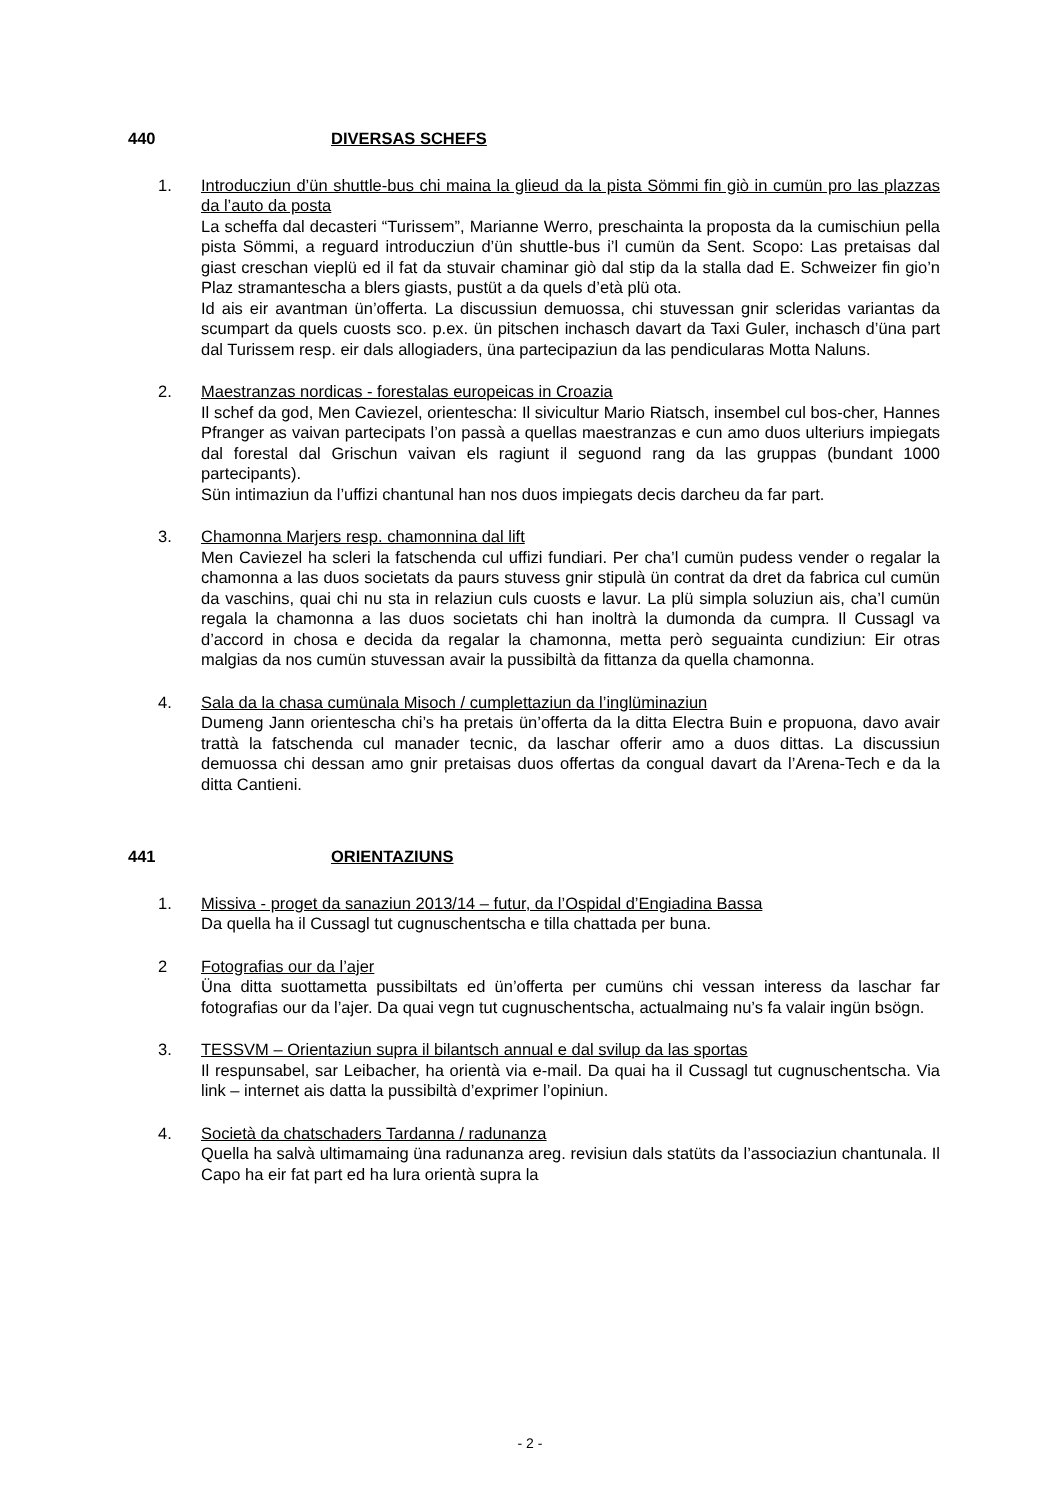440 DIVERSAS SCHEFS
1. Introducziun d’ün shuttle-bus chi maina la glieud da la pista Sömmi fin giò in cumün pro las plazzas da l’auto da posta
La scheffa dal decasteri “Turissem”, Marianne Werro, preschainta la proposta da la cumischiun pella pista Sömmi, a reguard introducziun d’ün shuttle-bus i’l cumün da Sent. Scopo: Las pretaisas dal giast creschan vieplü ed il fat da stuvair chaminar giò dal stip da la stalla dad E. Schweizer fin gio’n Plaz stramantescha a blers giasts, pustüt a da quels d’età plü ota.
Id ais eir avantman ün’offerta. La discussiun demuossa, chi stuvessan gnir scleridas variantas da scumpart da quels cuosts sco. p.ex. ün pitschen inchasch davart da Taxi Guler, inchasch d’üna part dal Turissem resp. eir dals allogiaders, üna partecipaziun da las pendicularas Motta Naluns.
2. Maestranzas nordicas - forestalas europeicas in Croazia
Il schef da god, Men Caviezel, orientescha: Il sivicultur Mario Riatsch, insembel cul bos-cher, Hannes Pfranger as vaivan partecipats l’on passà a quellas maestranzas e cun amo duos ulteriurs impiegats dal forestal dal Grischun vaivan els ragiunt il seguond rang da las gruppas (bundant 1000 partecipants).
Sün intimaziun da l’uffizi chantunal han nos duos impiegats decis darcheu da far part.
3. Chamonna Marjers resp. chamonnina dal lift
Men Caviezel ha scleri la fatschenda cul uffizi fundiari. Per cha’l cumün pudess vender o regalar la chamonna a las duos societats da paurs stuvess gnir stipulà ün contrat da dret da fabrica cul cumün da vaschins, quai chi nu sta in relaziun culs cuosts e lavur. La plü simpla soluziun ais, cha’l cumün regala la chamonna a las duos societats chi han inoltrà la dumonda da cumpra. Il Cussagl va d’accord in chosa e decida da regalar la chamonna, metta però seguainta cundiziun: Eir otras malgias da nos cumün stuvessan avair la pussibiltà da fittanza da quella chamonna.
4. Sala da la chasa cumünala Misoch / cumplettaziun da l’inglüminaziun
Dumeng Jann orientescha chi’s ha pretais ün’offerta da la ditta Electra Buin e propuona, davo avair trattà la fatschenda cul manader tecnic, da laschar offerir amo a duos dittas. La discussiun demuossa chi dessan amo gnir pretaisas duos offertas da congual davart da l’Arena-Tech e da la ditta Cantieni.
441 ORIENTAZIUNS
1. Missiva - proget da sanaziun 2013/14 – futur, da l’Ospidal d’Engiadina Bassa
Da quella ha il Cussagl tut cugnuschentscha e tilla chattada per buna.
2 Fotografias our da l’ajer
Üna ditta suottametta pussibiltats ed ün’offerta per cumüns chi vessan interess da laschar far fotografias our da l’ajer. Da quai vegn tut cugnuschentscha, actualmaing nu’s fa valair ingün bsögn.
3. TESSVM – Orientaziun supra il bilantsch annual e dal svilup da las sportas
Il respunsabel, sar Leibacher, ha orientà via e-mail. Da quai ha il Cussagl tut cugnuschentscha. Via link – internet ais datta la pussibiltà d’exprimer l’opiniun.
4. Società da chatschaders Tardanna / radunanza
Quella ha salvà ultimamaing üna radunanza areg. revisiun dals statüts da l’associaziun chantunala. Il Capo ha eir fat part ed ha lura orientà supra la
- 2 -